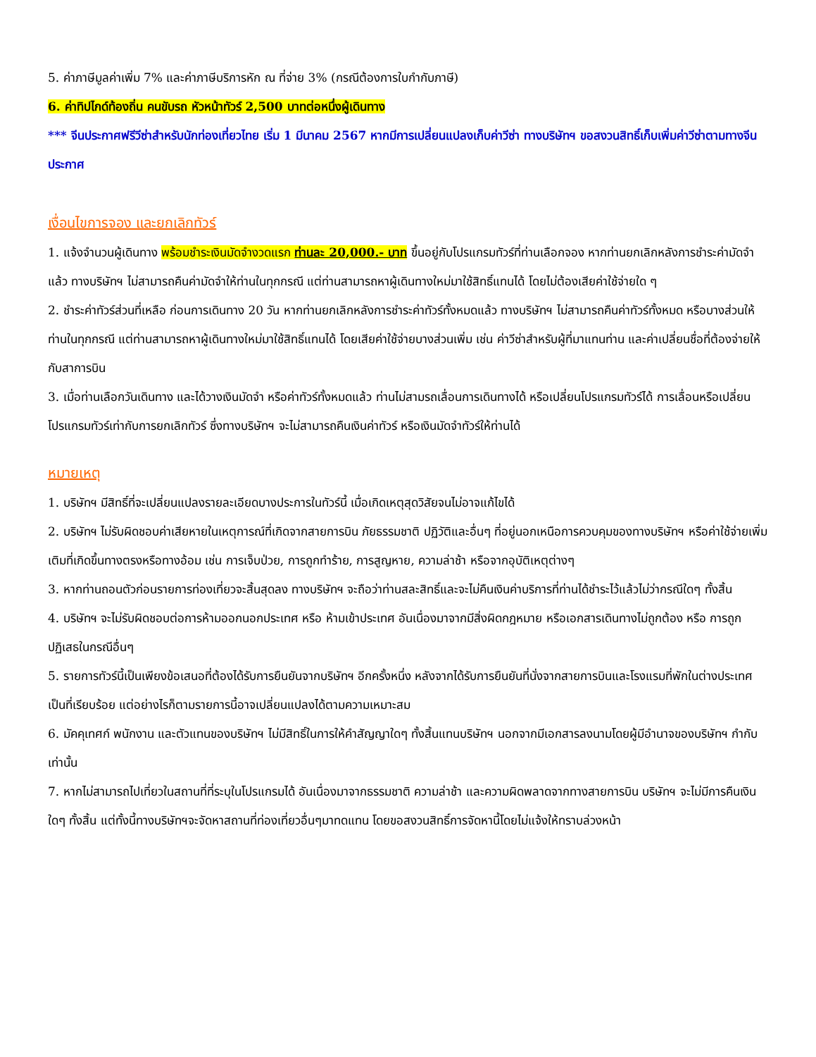5. ค่าภาษีมูลค่าเพิ่ม 7% และค่าภาษีบริการหัก ณ ที่จ่าย 3% (กรณีต้องการใบกำกับภาษี)
6. ค่าทิปไกด์ท้องถิ่น คนขับรถ หัวหน้าทัวร์ 2,500 บาทต่อหนึ่งผู้เดินทาง
*** จีนประกาศฟรีวีซ่าสำหรับนักท่องเที่ยวไทย เริ่ม 1 มีนาคม 2567 หากมีการเปลี่ยนแปลงเก็บค่าวีซ่า ทางบริษัทฯ ขอสงวนสิทธิ์เก็บเพิ่มค่าวีซ่าตามทางจีนประกาศ
เงื่อนไขการจอง และยกเลิกทัวร์
1. แจ้งจำนวนผู้เดินทาง พร้อมชำระเงินมัดจำงวดแรก ท่านละ 20,000.- บาท ขึ้นอยู่กับโปรแกรมทัวร์ที่ท่านเลือกจอง หากท่านยกเลิกหลังการชำระค่ามัดจำแล้ว ทางบริษัทฯ ไม่สามารถคืนค่ามัดจำให้ท่านในทุกกรณี แต่ท่านสามารถหาผู้เดินทางใหม่มาใช้สิทธิ์แทนได้ โดยไม่ต้องเสียค่าใช้จ่ายใด ๆ
2. ชำระค่าทัวร์ส่วนที่เหลือ ก่อนการเดินทาง 20 วัน หากท่านยกเลิกหลังการชำระค่าทัวร์ทั้งหมดแล้ว ทางบริษัทฯ ไม่สามารถคืนค่าทัวร์ทั้งหมด หรือบางส่วนให้ท่านในทุกกรณี แต่ท่านสามารถหาผู้เดินทางใหม่มาใช้สิทธิ์แทนได้ โดยเสียค่าใช้จ่ายบางส่วนเพิ่ม เช่น ค่าวีซ่าสำหรับผู้ที่มาแทนท่าน และค่าเปลี่ยนชื่อที่ต้องจ่ายให้กับสาการบิน
3. เมื่อท่านเลือกวันเดินทาง และได้วางเงินมัดจำ หรือค่าทัวร์ทั้งหมดแล้ว ท่านไม่สามรถเลื่อนการเดินทางได้ หรือเปลี่ยนโปรแกรมทัวร์ได้ การเลื่อนหรือเปลี่ยนโปรแกรมทัวร์เท่ากับการยกเลิกทัวร์ ซึ่งทางบริษัทฯ จะไม่สามารถคืนเงินค่าทัวร์ หรือเงินมัดจำทัวร์ให้ท่านได้
หมายเหตุ
1. บริษัทฯ มีสิทธิ์ที่จะเปลี่ยนแปลงรายละเอียดบางประการในทัวร์นี้ เมื่อเกิดเหตุสุดวิสัยจนไม่อาจแก้ไขได้
2. บริษัทฯ ไม่รับผิดชอบค่าเสียหายในเหตุการณ์ที่เกิดจากสายการบิน ภัยธรรมชาติ ปฏิวัติและอื่นๆ ที่อยู่นอกเหนือการควบคุมของทางบริษัทฯ หรือค่าใช้จ่ายเพิ่มเติมที่เกิดขึ้นทางตรงหรือทางอ้อม เช่น การเจ็บป่วย, การถูกทำร้าย, การสูญหาย, ความล่าช้า หรือจากอุบัติเหตุต่างๆ
3. หากท่านถอนตัวก่อนรายการท่องเที่ยวจะสิ้นสุดลง ทางบริษัทฯ จะถือว่าท่านสละสิทธิ์และจะไม่คืนเงินค่าบริการที่ท่านได้ชำระไว้แล้วไม่ว่ากรณีใดๆ ทั้งสิ้น
4. บริษัทฯ จะไม่รับผิดชอบต่อการห้ามออกนอกประเทศ หรือ ห้ามเข้าประเทศ อันเนื่องมาจากมีสิ่งผิดกฎหมาย หรือเอกสารเดินทางไม่ถูกต้อง หรือ การถูกปฏิเสธในกรณีอื่นๆ
5. รายการทัวร์นี้เป็นเพียงข้อเสนอที่ต้องได้รับการยืนยันจากบริษัทฯ อีกครั้งหนึ่ง หลังจากได้รับการยืนยันที่นั่งจากสายการบินและโรงแรมที่พักในต่างประเทศเป็นที่เรียบร้อย แต่อย่างไรก็ตามรายการนี้อาจเปลี่ยนแปลงได้ตามความเหมาะสม
6. มัคคุเทศก์ พนักงาน และตัวแทนของบริษัทฯ ไม่มีสิทธิ์ในการให้คำสัญญาใดๆ ทั้งสิ้นแทนบริษัทฯ นอกจากมีเอกสารลงนามโดยผู้มีอำนาจของบริษัทฯ กำกับเท่านั้น
7. หากไม่สามารถไปเที่ยวในสถานที่ที่ระบุในโปรแกรมได้ อันเนื่องมาจากธรรมชาติ ความล่าช้า และความผิดพลาดจากทางสายการบิน บริษัทฯ จะไม่มีการคืนเงินใดๆ ทั้งสิ้น แต่ทั้งนี้ทางบริษัทฯจะจัดหาสถานที่ท่องเที่ยวอื่นๆมาทดแทน โดยขอสงวนสิทธิ์การจัดหานี้โดยไม่แจ้งให้ทราบล่วงหน้า